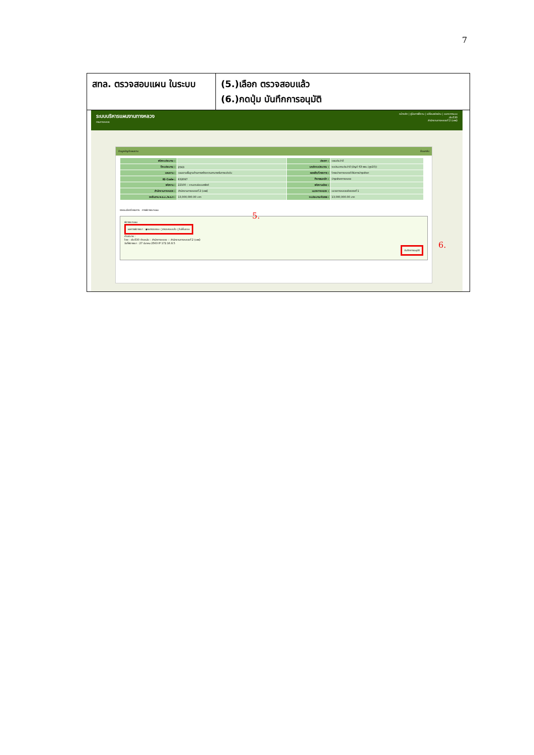7
สทล. ตรวจสอบแผน ในระบบ
(5.)เลือก ตรวจสอบแล้ว
(6.)กดปุ่ม บันทึกการอนุมัติ
ระบบบริหารแผนงานทางหลวง
กรมทางหลวง
หน้าหลัก | คู่มือการใช้งาน | เปลี่ยนรหัสผ่าน | ออกจากระบบ
div530
สำนักงานทางหลวงที่ 2 (แพร่)
ข้อมูลบัญชีแผนงาน ย้อนกลับ
| รหัสงบประมาณ : | | ประเภท : | แผนประจำปี |
| ปีงบประมาณ : | 2563 | แหล่งงบประมาณ : | งบประมาณประจำปี (บัญชี 63-พณ.(สูง10)) |
| แผนงาน : | แผนงานพื้นฐานด้านการสร้างความสามารถในการแข่งขัน | ผลผลิต/โครงการ : | โครงข่ายทางหลวงได้รับการบำรุงรักษา |
| ID Code : | 632097 | กิจกรรมหลัก : | บำรุงรักษาทางหลวง |
| รหัสงาน : | 22100 :: งานฉาบผิวแอสฟัลต์ | รหัสงานย่อย : | |
| สำนักงานทางหลวง : | สำนักงานทางหลวงที่ 2 (แพร่) | แขวงทางหลวง : | แขวงทางหลวงเชียงรายที่ 1 |
| วงเงินตาม พ.ร.บ./พ.ร.ก : | 13,000,000.00 บาท | งบประมาณจัดสรร : | 13,000,000.00 บาท |
รายละเอียดโครงการ การพิจารณาแผน
พิจารณาแผน
ผลการพิจารณา : ◉รอตรวจสอบ ○ตรวจสอบแล้ว ○ไม่เห็นชอบ
คำอธิบาย :
โดย : div530 ตำแหน่ง :: สำนักทางหลวง :: สำนักงานทางหลวงที่ 2 (แพร่)
วันที่พิจารณา : 27 มีนาคม 2563 IP 172.16.8.5
บันทึกการอนุมัติ
5.
6.